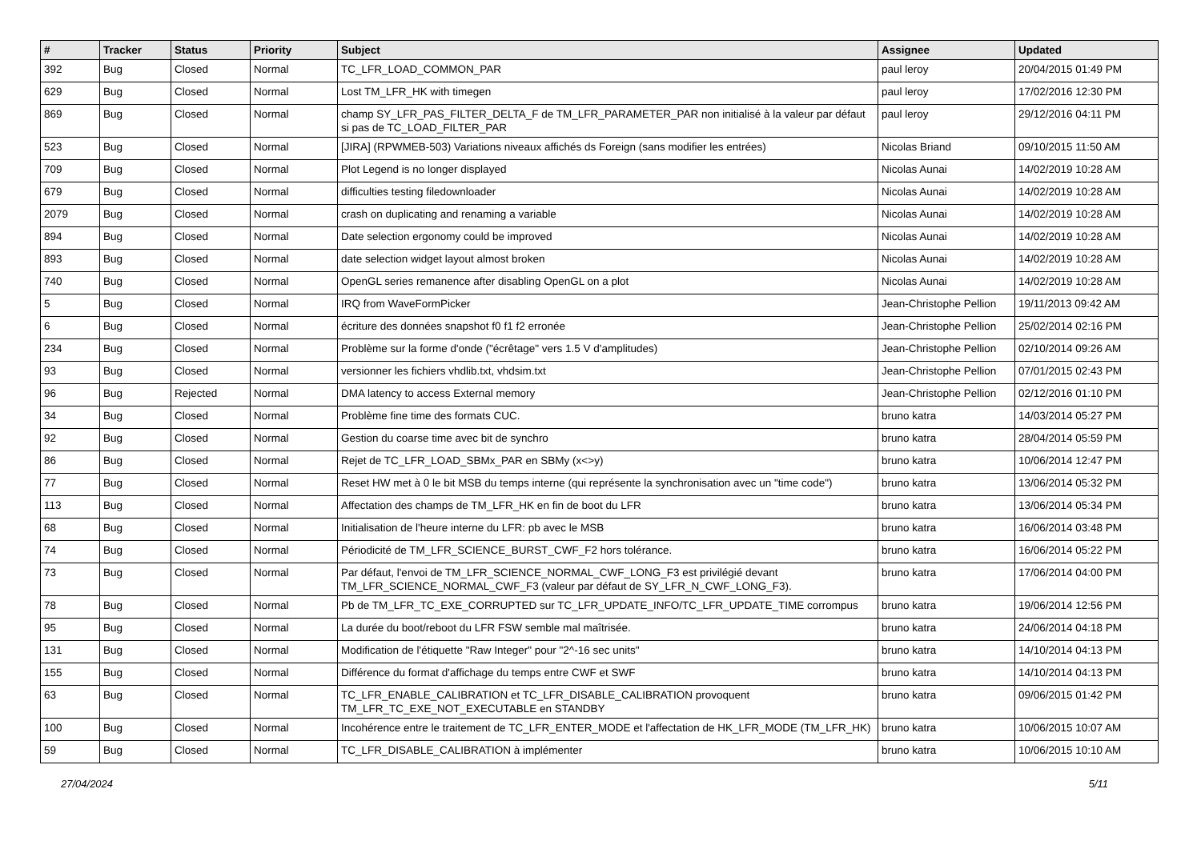| # | Tracker | Status | Priority | Subject | Assignee | Updated |
| --- | --- | --- | --- | --- | --- | --- |
| 392 | Bug | Closed | Normal | TC_LFR_LOAD_COMMON_PAR | paul leroy | 20/04/2015 01:49 PM |
| 629 | Bug | Closed | Normal | Lost TM_LFR_HK with timegen | paul leroy | 17/02/2016 12:30 PM |
| 869 | Bug | Closed | Normal | champ SY_LFR_PAS_FILTER_DELTA_F de TM_LFR_PARAMETER_PAR non initialisé à la valeur par défaut si pas de TC_LOAD_FILTER_PAR | paul leroy | 29/12/2016 04:11 PM |
| 523 | Bug | Closed | Normal | [JIRA] (RPWMEB-503) Variations niveaux affichés ds Foreign (sans modifier les entrées) | Nicolas Briand | 09/10/2015 11:50 AM |
| 709 | Bug | Closed | Normal | Plot Legend is no longer displayed | Nicolas Aunai | 14/02/2019 10:28 AM |
| 679 | Bug | Closed | Normal | difficulties testing filedownloader | Nicolas Aunai | 14/02/2019 10:28 AM |
| 2079 | Bug | Closed | Normal | crash on duplicating and renaming a variable | Nicolas Aunai | 14/02/2019 10:28 AM |
| 894 | Bug | Closed | Normal | Date selection ergonomy could be improved | Nicolas Aunai | 14/02/2019 10:28 AM |
| 893 | Bug | Closed | Normal | date selection widget layout almost broken | Nicolas Aunai | 14/02/2019 10:28 AM |
| 740 | Bug | Closed | Normal | OpenGL series remanence after disabling OpenGL on a plot | Nicolas Aunai | 14/02/2019 10:28 AM |
| 5 | Bug | Closed | Normal | IRQ from WaveFormPicker | Jean-Christophe Pellion | 19/11/2013 09:42 AM |
| 6 | Bug | Closed | Normal | écriture des données snapshot f0 f1 f2 erronée | Jean-Christophe Pellion | 25/02/2014 02:16 PM |
| 234 | Bug | Closed | Normal | Problème sur la forme d'onde ("écrêtage" vers 1.5 V d'amplitudes) | Jean-Christophe Pellion | 02/10/2014 09:26 AM |
| 93 | Bug | Closed | Normal | versionner les fichiers vhdlib.txt, vhdsim.txt | Jean-Christophe Pellion | 07/01/2015 02:43 PM |
| 96 | Bug | Rejected | Normal | DMA latency to access External memory | Jean-Christophe Pellion | 02/12/2016 01:10 PM |
| 34 | Bug | Closed | Normal | Problème fine time des formats CUC. | bruno katra | 14/03/2014 05:27 PM |
| 92 | Bug | Closed | Normal | Gestion du coarse time avec bit de synchro | bruno katra | 28/04/2014 05:59 PM |
| 86 | Bug | Closed | Normal | Rejet de TC_LFR_LOAD_SBMx_PAR en SBMy (x<>y) | bruno katra | 10/06/2014 12:47 PM |
| 77 | Bug | Closed | Normal | Reset HW met à 0 le bit MSB du temps interne (qui représente la synchronisation avec un "time code") | bruno katra | 13/06/2014 05:32 PM |
| 113 | Bug | Closed | Normal | Affectation des champs de TM_LFR_HK en fin de boot du LFR | bruno katra | 13/06/2014 05:34 PM |
| 68 | Bug | Closed | Normal | Initialisation de l'heure interne du LFR: pb avec le MSB | bruno katra | 16/06/2014 03:48 PM |
| 74 | Bug | Closed | Normal | Périodicité de TM_LFR_SCIENCE_BURST_CWF_F2 hors tolérance. | bruno katra | 16/06/2014 05:22 PM |
| 73 | Bug | Closed | Normal | Par défaut, l'envoi de TM_LFR_SCIENCE_NORMAL_CWF_LONG_F3 est privilégié devant TM_LFR_SCIENCE_NORMAL_CWF_F3 (valeur par défaut de SY_LFR_N_CWF_LONG_F3). | bruno katra | 17/06/2014 04:00 PM |
| 78 | Bug | Closed | Normal | Pb de TM_LFR_TC_EXE_CORRUPTED sur TC_LFR_UPDATE_INFO/TC_LFR_UPDATE_TIME corrompus | bruno katra | 19/06/2014 12:56 PM |
| 95 | Bug | Closed | Normal | La durée du boot/reboot du LFR FSW semble mal maîtrisée. | bruno katra | 24/06/2014 04:18 PM |
| 131 | Bug | Closed | Normal | Modification de l'étiquette "Raw Integer" pour "2^-16 sec units" | bruno katra | 14/10/2014 04:13 PM |
| 155 | Bug | Closed | Normal | Différence du format d'affichage du temps entre CWF et SWF | bruno katra | 14/10/2014 04:13 PM |
| 63 | Bug | Closed | Normal | TC_LFR_ENABLE_CALIBRATION et TC_LFR_DISABLE_CALIBRATION provoquent TM_LFR_TC_EXE_NOT_EXECUTABLE en STANDBY | bruno katra | 09/06/2015 01:42 PM |
| 100 | Bug | Closed | Normal | Incohérence entre le traitement de TC_LFR_ENTER_MODE et l'affectation de HK_LFR_MODE (TM_LFR_HK) | bruno katra | 10/06/2015 10:07 AM |
| 59 | Bug | Closed | Normal | TC_LFR_DISABLE_CALIBRATION à implémenter | bruno katra | 10/06/2015 10:10 AM |
27/04/2024 5/11